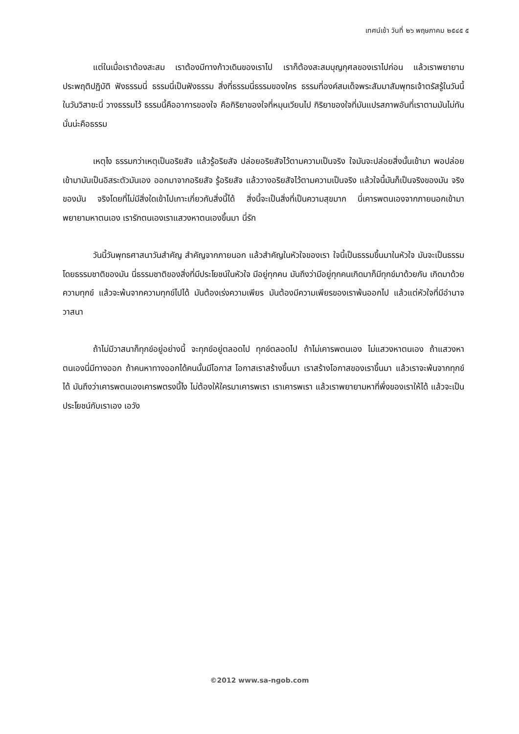เทศน์เช้า วันที่ ๒๖ พฤษภาคม ๒๕๔๕ ๕
แต่ในเมื่อเราต้องสะสม เราต้องมีทางก้าวเดินของเราไป เราก็ต้องสะสมบุญกุศลของเราไปก่อน แล้วเราพยายามประพฤติปฏิบัติ ฟังธรรมนี่ ธรรมนี่เป็นฟังธรรม สิ่งที่ธรรมนี่ธรรมของใคร ธรรมที่องค์สมเด็จพระสัมมาสัมพุทธเจ้าตรัสรู้ในวันนี้ ในวันวิสาขะนี่ วางธรรมไว้ ธรรมนี้คืออาการของใจ คือกิริยาของใจที่หมุนเวียนไป กิริยาของใจที่มันแปรสภาพอันที่เราตามมันไม่ทัน นั่นน่ะคือธรรม
เหตุไง ธรรมกว่าเหตุเป็นอริยสัจ แล้วรู้อริยสัจ ปล่อยอริยสัจไว้ตามความเป็นจริง ใจมันจะปล่อยสิ่งนั้นเข้ามา พอปล่อยเข้ามามันเป็นอิสระตัวมันเอง ออกมาจากอริยสัจ รู้อริยสัจ แล้ววางอริยสัจไว้ตามความเป็นจริง แล้วใจนี้มันก็เป็นจริงของมัน จริงของมัน จริงโดยที่ไม่มีสิ่งใดเข้าไปเกาะเกี่ยวกับสิ่งนี้ได้ สิ่งนี้จะเป็นสิ่งที่เป็นความสุขมาก นี่เคารพตนเองจากภายนอกเข้ามา พยายามหาตนเอง เรารักตนเองเราแสวงหาตนเองขึ้นมา นี่รัก
วันนี้วันพุทธศาสนาวันสำคัญ สำคัญจากภายนอก แล้วสำคัญในหัวใจของเรา ใจนี้เป็นธรรมขึ้นมาในหัวใจ มันจะเป็นธรรมโดยธรรมชาติของมัน นี่ธรรมชาติของสิ่งที่มีประโยชน์ในหัวใจ มีอยู่ทุกคน มันถึงว่ามีอยู่ทุกคนเกิดมาก็มีทุกข์มาด้วยกัน เกิดมาด้วยความทุกข์ แล้วจะพ้นจากความทุกข์ไปได้ มันต้องเร่งความเพียร มันต้องมีความเพียรของเราพ้นออกไป แล้วแต่หัวใจที่มีอำนาจวาสนา
ถ้าไม่มีวาสนาก็ทุกข์อยู่อย่างนี้ จะทุกข์อยู่ตลอดไป ทุกข์ตลอดไป ถ้าไม่เคารพตนเอง ไม่แสวงหาตนเอง ถ้าแสวงหาตนเองนี่มีทางออก ถ้าคนหาทางออกได้คนนั้นมีโอกาส โอกาสเราสร้างขึ้นมา เราสร้างโอกาสของเราขึ้นมา แล้วเราจะพ้นจากทุกข์ได้ มันถึงว่าเคารพตนเองเคารพตรงนี้ไง ไม่ต้องให้ใครมาเคารพเรา เราเคารพเรา แล้วเราพยายามหาที่พึ่งของเราให้ได้ แล้วจะเป็นประโยชน์กับเราเอง เอวัง
©2012 www.sa-ngob.com